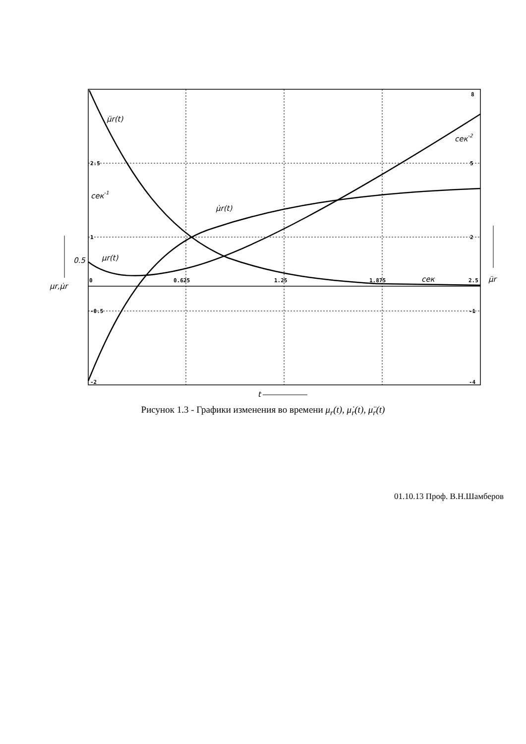0
0.625
1.25
1.875
2.5
2.5
1
-0.5
-2
8
5
2
-1
-4
μ̈r(t)
μ̇r(t)
μr(t)
0.5
сек-1
сек-2
сек
μr,μ̇r
μ̈r
t
Рисунок 1.3 - Графики изменения во времени μ<sub>r</sub>(t), μ̇<sub>r</sub>(t), μ̈<sub>r</sub>(t)
01.10.13 Проф. В.Н.Шамберов